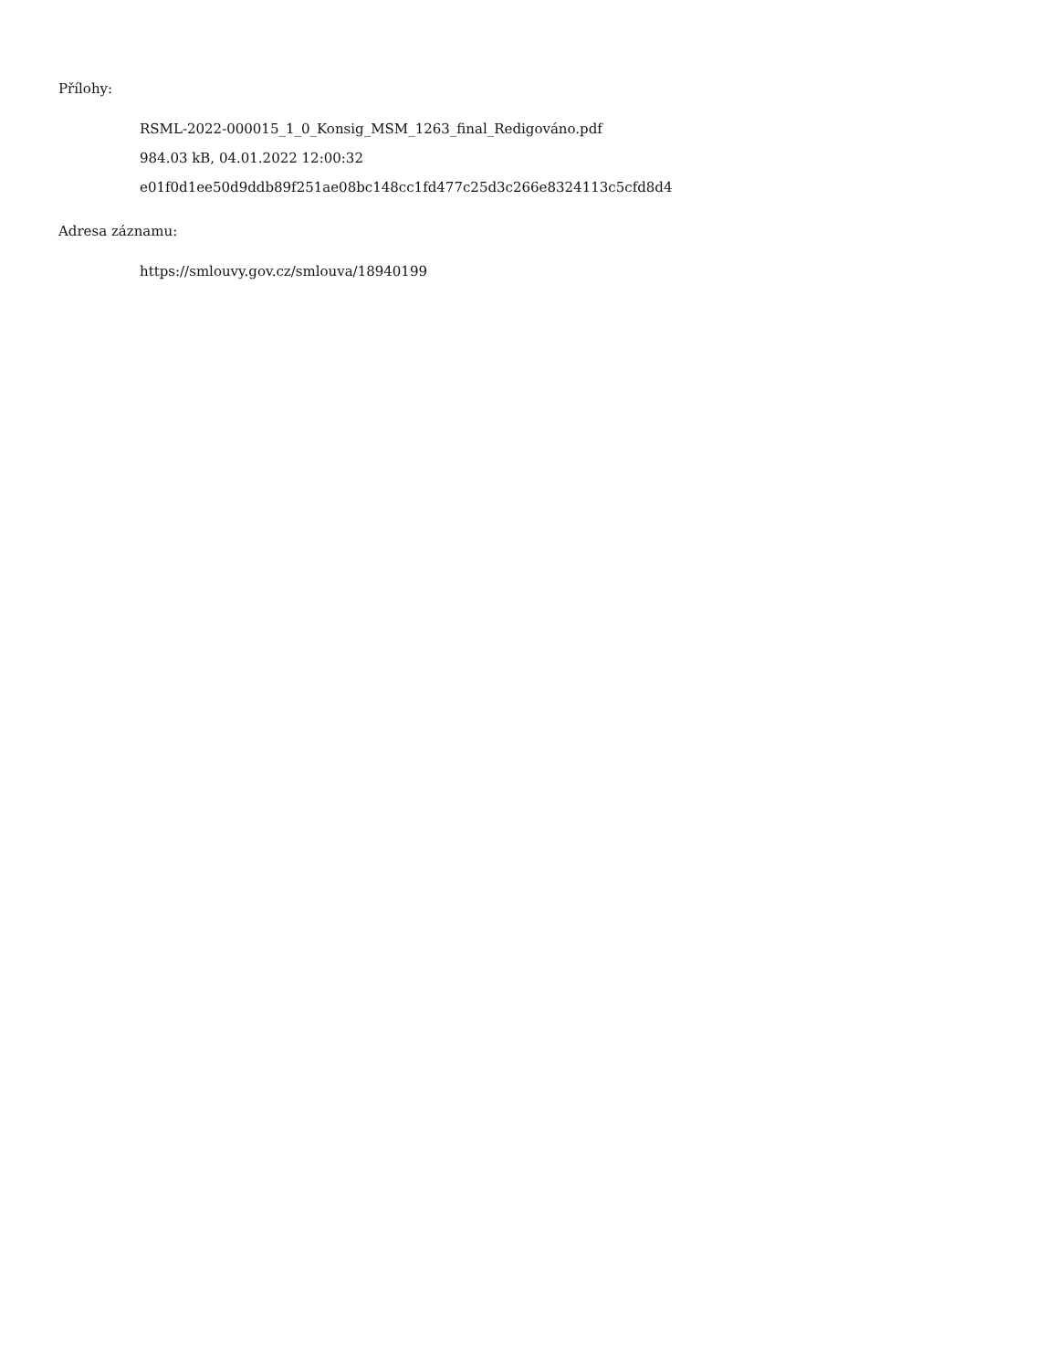Přílohy:
RSML-2022-000015_1_0_Konsig_MSM_1263_final_Redigováno.pdf
984.03 kB, 04.01.2022 12:00:32
e01f0d1ee50d9ddb89f251ae08bc148cc1fd477c25d3c266e8324113c5cfd8d4
Adresa záznamu:
https://smlouvy.gov.cz/smlouva/18940199